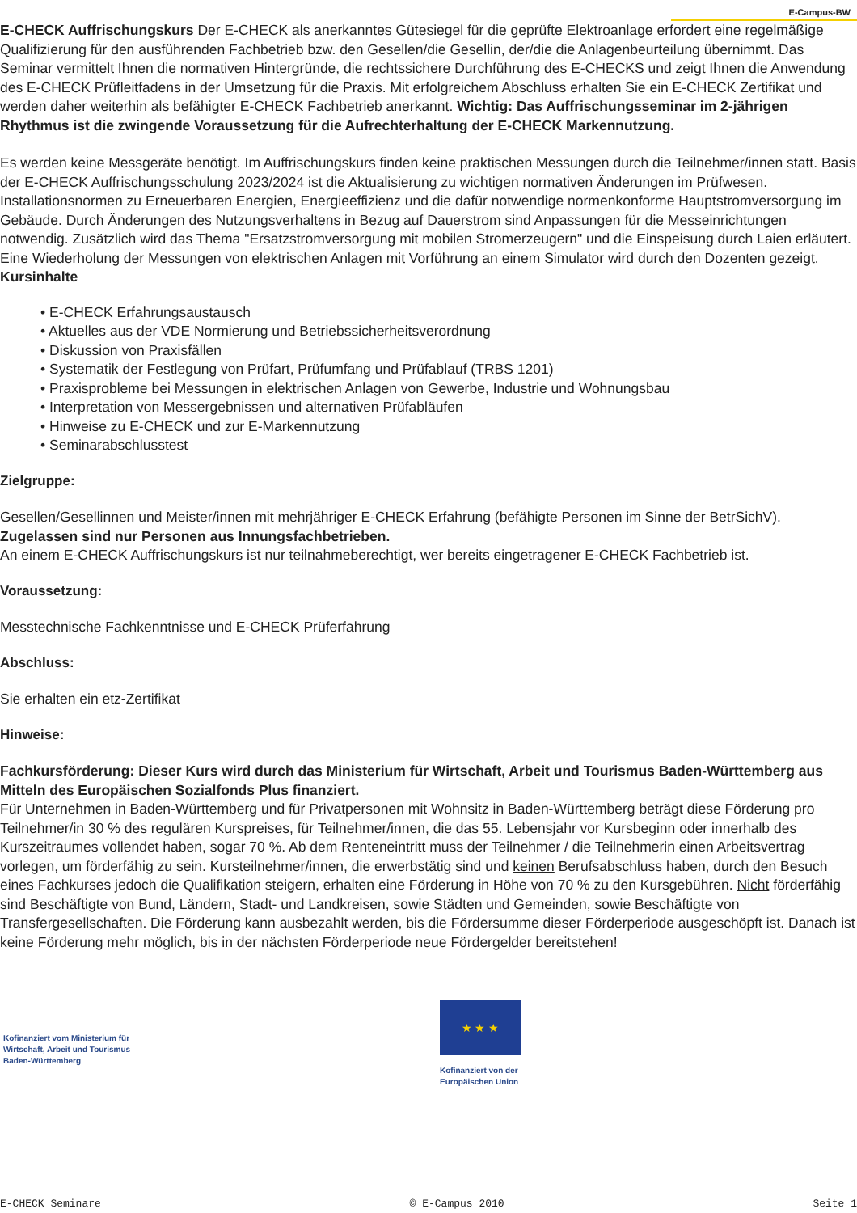E-Campus-BW
E-CHECK Auffrischungskurs Der E-CHECK als anerkanntes Gütesiegel für die geprüfte Elektroanlage erfordert eine regelmäßige Qualifizierung für den ausführenden Fachbetrieb bzw. den Gesellen/die Gesellin, der/die die Anlagenbeurteilung übernimmt. Das Seminar vermittelt Ihnen die normativen Hintergründe, die rechtssichere Durchführung des E-CHECKS und zeigt Ihnen die Anwendung des E-CHECK Prüfleitfadens in der Umsetzung für die Praxis. Mit erfolgreichem Abschluss erhalten Sie ein E-CHECK Zertifikat und werden daher weiterhin als befähigter E-CHECK Fachbetrieb anerkannt. Wichtig: Das Auffrischungsseminar im 2-jährigen Rhythmus ist die zwingende Voraussetzung für die Aufrechterhaltung der E-CHECK Markennutzung.
Es werden keine Messgeräte benötigt. Im Auffrischungskurs finden keine praktischen Messungen durch die Teilnehmer/innen statt. Basis der E-CHECK Auffrischungsschulung 2023/2024 ist die Aktualisierung zu wichtigen normativen Änderungen im Prüfwesen. Installationsnormen zu Erneuerbaren Energien, Energieeffizienz und die dafür notwendige normenkonforme Hauptstromversorgung im Gebäude. Durch Änderungen des Nutzungsverhaltens in Bezug auf Dauerstrom sind Anpassungen für die Messeinrichtungen notwendig. Zusätzlich wird das Thema "Ersatzstromversorgung mit mobilen Stromerzeugern" und die Einspeisung durch Laien erläutert. Eine Wiederholung der Messungen von elektrischen Anlagen mit Vorführung an einem Simulator wird durch den Dozenten gezeigt. Kursinhalte
• E-CHECK Erfahrungsaustausch
• Aktuelles aus der VDE Normierung und Betriebssicherheitsverordnung
• Diskussion von Praxisfällen
• Systematik der Festlegung von Prüfart, Prüfumfang und Prüfablauf (TRBS 1201)
• Praxisprobleme bei Messungen in elektrischen Anlagen von Gewerbe, Industrie und Wohnungsbau
• Interpretation von Messergebnissen und alternativen Prüfabläufen
• Hinweise zu E-CHECK und zur E-Markennutzung
• Seminarabschlusstest
Zielgruppe:
Gesellen/Gesellinnen und Meister/innen mit mehrjähriger E-CHECK Erfahrung (befähigte Personen im Sinne der BetrSichV).
Zugelassen sind nur Personen aus Innungsfachbetrieben.
An einem E-CHECK Auffrischungskurs ist nur teilnahmeberechtigt, wer bereits eingetragener E-CHECK Fachbetrieb ist.
Voraussetzung:
Messtechnische Fachkenntnisse und E-CHECK Prüferfahrung
Abschluss:
Sie erhalten ein etz-Zertifikat
Hinweise:
Fachkursförderung: Dieser Kurs wird durch das Ministerium für Wirtschaft, Arbeit und Tourismus Baden-Württemberg aus Mitteln des Europäischen Sozialfonds Plus finanziert.
Für Unternehmen in Baden-Württemberg und für Privatpersonen mit Wohnsitz in Baden-Württemberg beträgt diese Förderung pro Teilnehmer/in 30 % des regulären Kurspreises, für Teilnehmer/innen, die das 55. Lebensjahr vor Kursbeginn oder innerhalb des Kurszeitraumes vollendet haben, sogar 70 %. Ab dem Renteneintritt muss der Teilnehmer / die Teilnehmerin einen Arbeitsvertrag vorlegen, um förderfähig zu sein. Kursteilnehmer/innen, die erwerbstätig sind und keinen Berufsabschluss haben, durch den Besuch eines Fachkurses jedoch die Qualifikation steigern, erhalten eine Förderung in Höhe von 70 % zu den Kursgebühren. Nicht förderfähig sind Beschäftigte von Bund, Ländern, Stadt- und Landkreisen, sowie Städten und Gemeinden, sowie Beschäftigte von Transfergesellschaften. Die Förderung kann ausbezahlt werden, bis die Fördersumme dieser Förderperiode ausgeschöpft ist. Danach ist keine Förderung mehr möglich, bis in der nächsten Förderperiode neue Fördergelder bereitstehen!
Kofinanziert vom Ministerium für
Wirtschaft, Arbeit und Tourismus
Baden-Württemberg
★ ★ ★
Kofinanziert von der
Europäischen Union
E-CHECK Seminare © E-Campus 2010 Seite 1